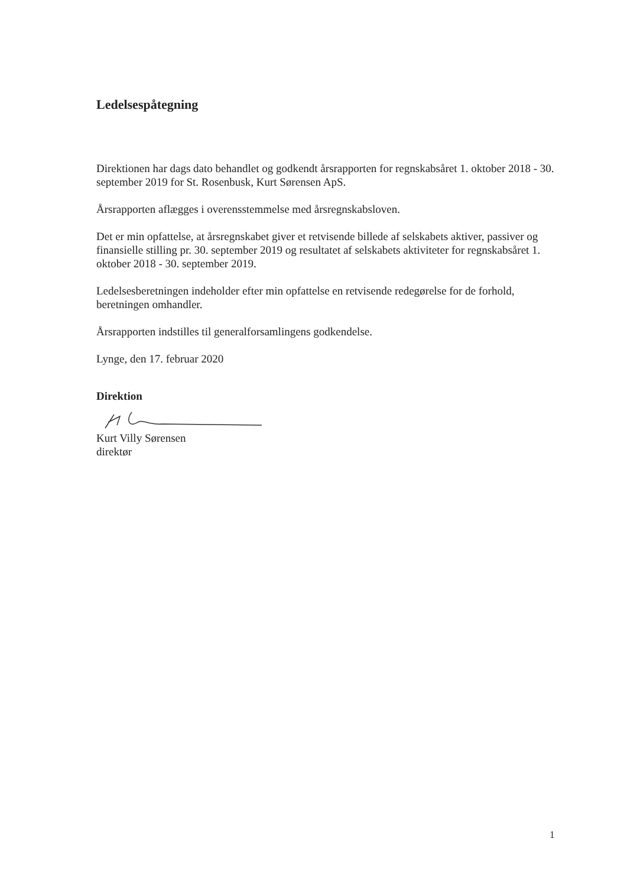Ledelsespåtegning
Direktionen har dags dato behandlet og godkendt årsrapporten for regnskabsåret 1. oktober 2018 - 30. september 2019 for St. Rosenbusk, Kurt Sørensen ApS.
Årsrapporten aflægges i overensstemmelse med årsregnskabsloven.
Det er min opfattelse, at årsregnskabet giver et retvisende billede af selskabets aktiver, passiver og finansielle stilling pr. 30. september 2019 og resultatet af selskabets aktiviteter for regnskabsåret 1. oktober 2018 - 30. september 2019.
Ledelsesberetningen indeholder efter min opfattelse en retvisende redegørelse for de forhold, beretningen omhandler.
Årsrapporten indstilles til generalforsamlingens godkendelse.
Lynge, den 17. februar 2020
Direktion
Kurt Villy Sørensen
direktør
1